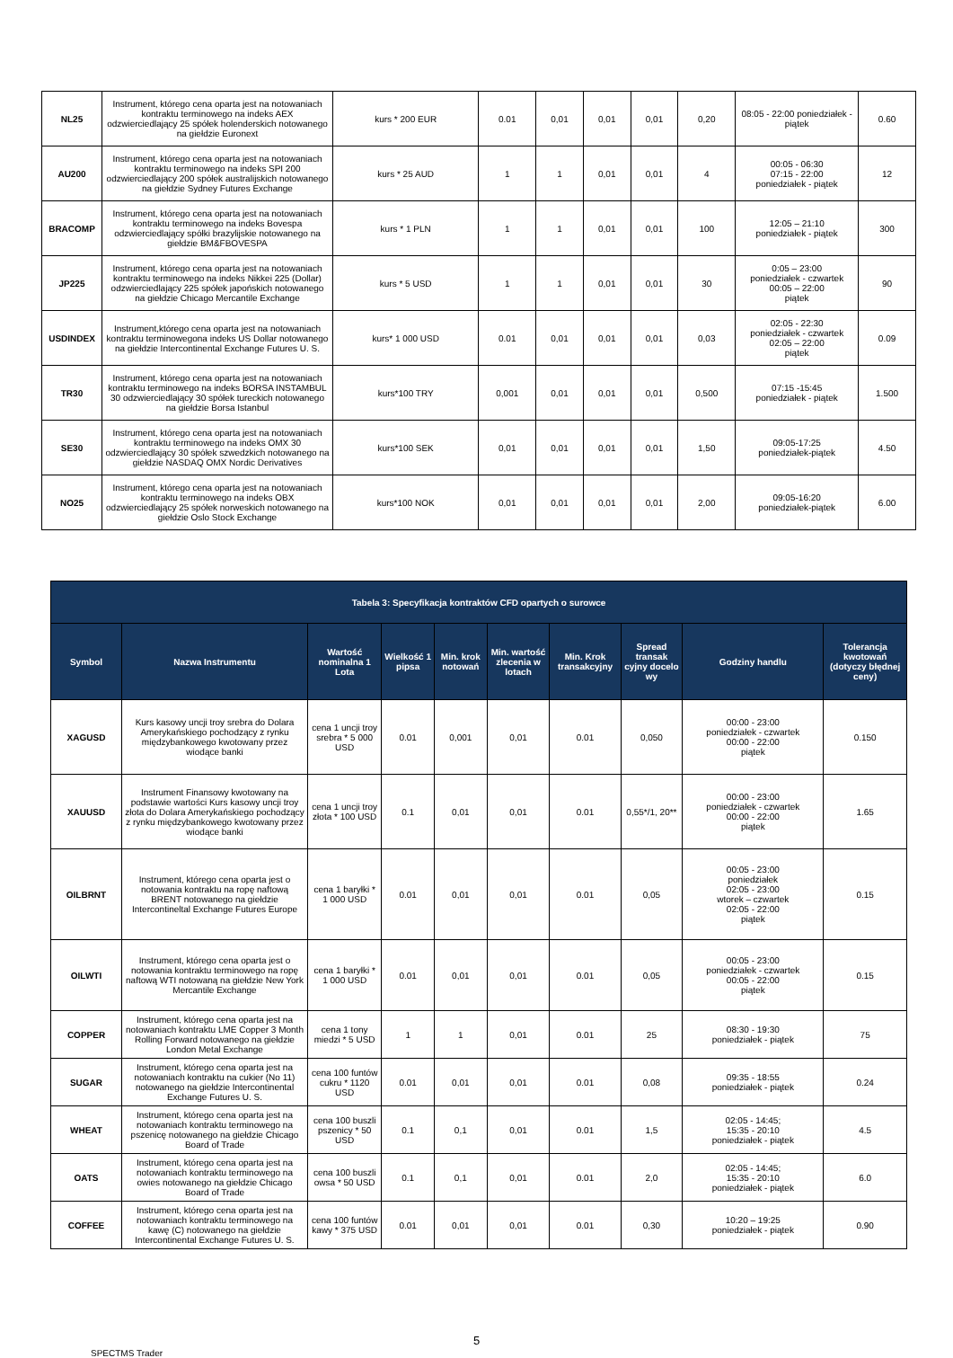| NL25 | Instrument, którego cena oparta jest na notowaniach kontraktu terminowego na indeks AEX odzwierciedlający 25 spółek holenderskich notowanego na giełdzie Euronext | kurs * 200 EUR | 0.01 | 0,01 | 0,01 | 0,01 | 0,20 | 08:05 - 22:00 poniedziałek - piątek | 0.60 |
| AU200 | Instrument, którego cena oparta jest na notowaniach kontraktu terminowego na indeks SPI 200 odzwierciedlający 200 spółek australijskich notowanego na giełdzie Sydney Futures Exchange | kurs * 25 AUD | 1 | 1 | 0,01 | 0,01 | 4 | 00:05 - 06:30 07:15 - 22:00 poniedziałek - piątek | 12 |
| BRACOMP | Instrument, którego cena oparta jest na notowaniach kontraktu terminowego na indeks Bovespa odzwierciedlający spółki brazylijskie notowanego na giełdzie BM&FBOVESPA | kurs * 1 PLN | 1 | 1 | 0,01 | 0,01 | 100 | 12:05 – 21:10 poniedziałek - piątek | 300 |
| JP225 | Instrument, którego cena oparta jest na notowaniach kontraktu terminowego na indeks Nikkei 225 (Dollar) odzwierciedlający 225 spółek japońskich notowanego na giełdzie Chicago Mercantile Exchange | kurs * 5 USD | 1 | 1 | 0,01 | 0,01 | 30 | 0:05 – 23:00 poniedziałek - czwartek 00:05 – 22:00 piątek | 90 |
| USDINDEX | Instrument,którego cena oparta jest na notowaniach kontraktu terminowegona indeks US Dollar notowanego na giełdzie Intercontinental Exchange Futures U. S. | kurs* 1 000 USD | 0.01 | 0,01 | 0,01 | 0,01 | 0,03 | 02:05 - 22:30 poniedziałek - czwartek 02:05 – 22:00 piątek | 0.09 |
| TR30 | Instrument, którego cena oparta jest na notowaniach kontraktu terminowego na indeks BORSA INSTAMBUL 30 odzwierciedlający 30 spółek tureckich notowanego na giełdzie Borsa Istanbul | kurs*100 TRY | 0,001 | 0,01 | 0,01 | 0,01 | 0,500 | 07:15 -15:45 poniedziałek - piątek | 1.500 |
| SE30 | Instrument, którego cena oparta jest na notowaniach kontraktu terminowego na indeks OMX 30 odzwierciedlający 30 spółek szwedzkich notowanego na giełdzie NASDAQ OMX Nordic Derivatives | kurs*100 SEK | 0,01 | 0,01 | 0,01 | 0,01 | 1,50 | 09:05-17:25 poniedziałek-piątek | 4.50 |
| NO25 | Instrument, którego cena oparta jest na notowaniach kontraktu terminowego na indeks OBX odzwierciedlający 25 spółek norweskich notowanego na giełdzie Oslo Stock Exchange | kurs*100 NOK | 0,01 | 0,01 | 0,01 | 0,01 | 2,00 | 09:05-16:20 poniedziałek-piątek | 6.00 |
| Tabela 3: Specyfikacja kontraktów CFD opartych o surowce | | | | | | | | | |
| --- | --- | --- | --- | --- | --- | --- | --- | --- | --- |
| Symbol | Nazwa Instrumentu | Wartość nominalna 1 Lota | Wielkość 1 pipsa | Min. krok notowań | Min. wartość zlecenia w lotach | Min. Krok transakcyjny | Spread transak cyjny docelo wy | Godziny handlu | Tolerancja kwotowań (dotyczy błędnej ceny) |
| XAGUSD | Kurs kasowy uncji troy srebra do Dolara Amerykańskiego pochodzący z rynku międzybankowego kwotowany przez wiodące banki | cena 1 uncji troy srebra * 5 000 USD | 0.01 | 0,001 | 0,01 | 0.01 | 0,050 | 00:00 - 23:00 poniedziałek - czwartek 00:00 - 22:00 piątek | 0.150 |
| XAUUSD | Instrument Finansowy kwotowany na podstawie wartości Kurs kasowy uncji troy złota do Dolara Amerykańskiego pochodzący z rynku międzybankowego kwotowany przez wiodące banki | cena 1 uncji troy złota * 100 USD | 0.1 | 0,01 | 0,01 | 0.01 | 0,55*/1, 20** | 00:00 - 23:00 poniedziałek - czwartek 00:00 - 22:00 piątek | 1.65 |
| OILBRNT | Instrument, którego cena oparta jest o notowania kontraktu na ropę naftową BRENT notowanego na giełdzie Intercontineltal Exchange Futures Europe | cena 1 baryłki * 1 000 USD | 0.01 | 0,01 | 0,01 | 0.01 | 0,05 | 00:05 - 23:00 poniedziałek 02:05 - 23:00 wtorek – czwartek 02:05 - 22:00 piątek | 0.15 |
| OILWTI | Instrument, którego cena oparta jest o notowania kontraktu terminowego na ropę naftową WTI notowaną na giełdzie New York Mercantile Exchange | cena 1 baryłki * 1 000 USD | 0.01 | 0,01 | 0,01 | 0.01 | 0,05 | 00:05 - 23:00 poniedziałek - czwartek 00:05 - 22:00 piątek | 0.15 |
| COPPER | Instrument, którego cena oparta jest na notowaniach kontraktu LME Copper 3 Month Rolling Forward notowanego na giełdzie London Metal Exchange | cena 1 tony miedzi * 5 USD | 1 | 1 | 0,01 | 0.01 | 25 | 08:30 - 19:30 poniedziałek - piątek | 75 |
| SUGAR | Instrument, którego cena oparta jest na notowaniach kontraktu na cukier (No 11) notowanego na giełdzie Intercontinental Exchange Futures U. S. | cena 100 funtów cukru * 1120 USD | 0.01 | 0,01 | 0,01 | 0.01 | 0,08 | 09:35 - 18:55 poniedziałek - piątek | 0.24 |
| WHEAT | Instrument, którego cena oparta jest na notowaniach kontraktu terminowego na pszenicę notowanego na giełdzie Chicago Board of Trade | cena 100 buszli pszenicy * 50 USD | 0.1 | 0,1 | 0,01 | 0.01 | 1,5 | 02:05 - 14:45; 15:35 - 20:10 poniedziałek - piątek | 4.5 |
| OATS | Instrument, którego cena oparta jest na notowaniach kontraktu terminowego na owies notowanego na giełdzie Chicago Board of Trade | cena 100 buszli owsa * 50 USD | 0.1 | 0,1 | 0,01 | 0.01 | 2,0 | 02:05 - 14:45; 15:35 - 20:10 poniedziałek - piątek | 6.0 |
| COFFEE | Instrument, którego cena oparta jest na notowaniach kontraktu terminowego na kawę (C) notowanego na giełdzie Intercontinental Exchange Futures U. S. | cena 100 funtów kawy * 375 USD | 0.01 | 0,01 | 0,01 | 0.01 | 0,30 | 10:20 – 19:25 poniedziałek - piątek | 0.90 |
5
SPECTMS Trader